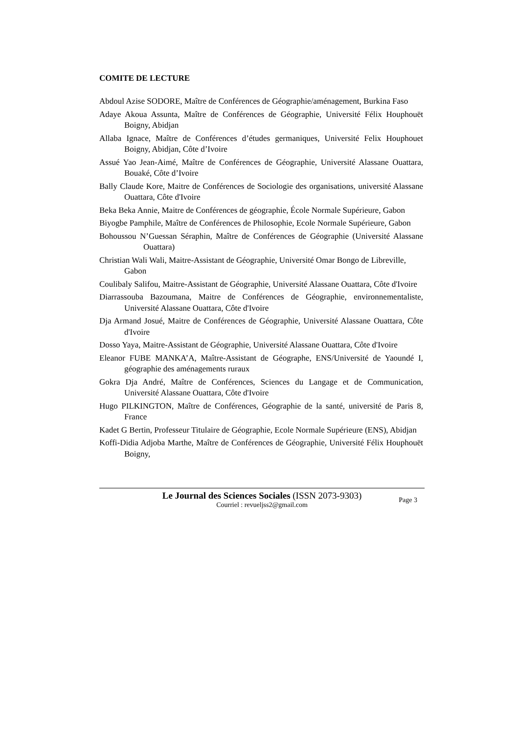COMITE DE LECTURE
Abdoul Azise SODORE, Maître de Conférences de Géographie/aménagement, Burkina Faso
Adaye Akoua Assunta, Maître de Conférences de Géographie, Université Félix Houphouët Boigny, Abidjan
Allaba Ignace, Maître de Conférences d’études germaniques, Université Felix Houphouet Boigny, Abidjan, Côte d’Ivoire
Assué Yao Jean-Aimé, Maître de Conférences de Géographie, Université Alassane Ouattara, Bouaké, Côte d’Ivoire
Bally Claude Kore, Maitre de Conférences de Sociologie des organisations, université Alassane Ouattara, Côte d'Ivoire
Beka Beka Annie, Maitre de Conférences de géographie, École Normale Supérieure, Gabon
Biyogbe Pamphile, Maître de Conférences de Philosophie, Ecole Normale Supérieure, Gabon
Bohoussou N’Guessan Séraphin, Maître de Conférences de Géographie (Université Alassane Ouattara)
Christian Wali Wali, Maitre-Assistant de Géographie, Université Omar Bongo de Libreville, Gabon
Coulibaly Salifou, Maitre-Assistant de Géographie, Université Alassane Ouattara, Côte d'Ivoire
Diarrassouba Bazoumana, Maitre de Conférences de Géographie, environnementaliste, Université Alassane Ouattara, Côte d'Ivoire
Dja Armand Josué, Maitre de Conférences de Géographie, Université Alassane Ouattara, Côte d'Ivoire
Dosso Yaya, Maitre-Assistant de Géographie, Université Alassane Ouattara, Côte d'Ivoire
Eleanor FUBE MANKA’A, Maître-Assistant de Géographe, ENS/Université de Yaoundé I, géographie des aménagements ruraux
Gokra Dja André, Maître de Conférences, Sciences du Langage et de Communication, Université Alassane Ouattara, Côte d'Ivoire
Hugo PILKINGTON, Maître de Conférences, Géographie de la santé, université de Paris 8, France
Kadet G Bertin, Professeur Titulaire de Géographie, Ecole Normale Supérieure (ENS), Abidjan
Koffi-Didia Adjoba Marthe, Maître de Conférences de Géographie, Université Félix Houphouët Boigny,
Le Journal des Sciences Sociales (ISSN 2073-9303)
Courriel : revueljss2@gmail.com
Page 3